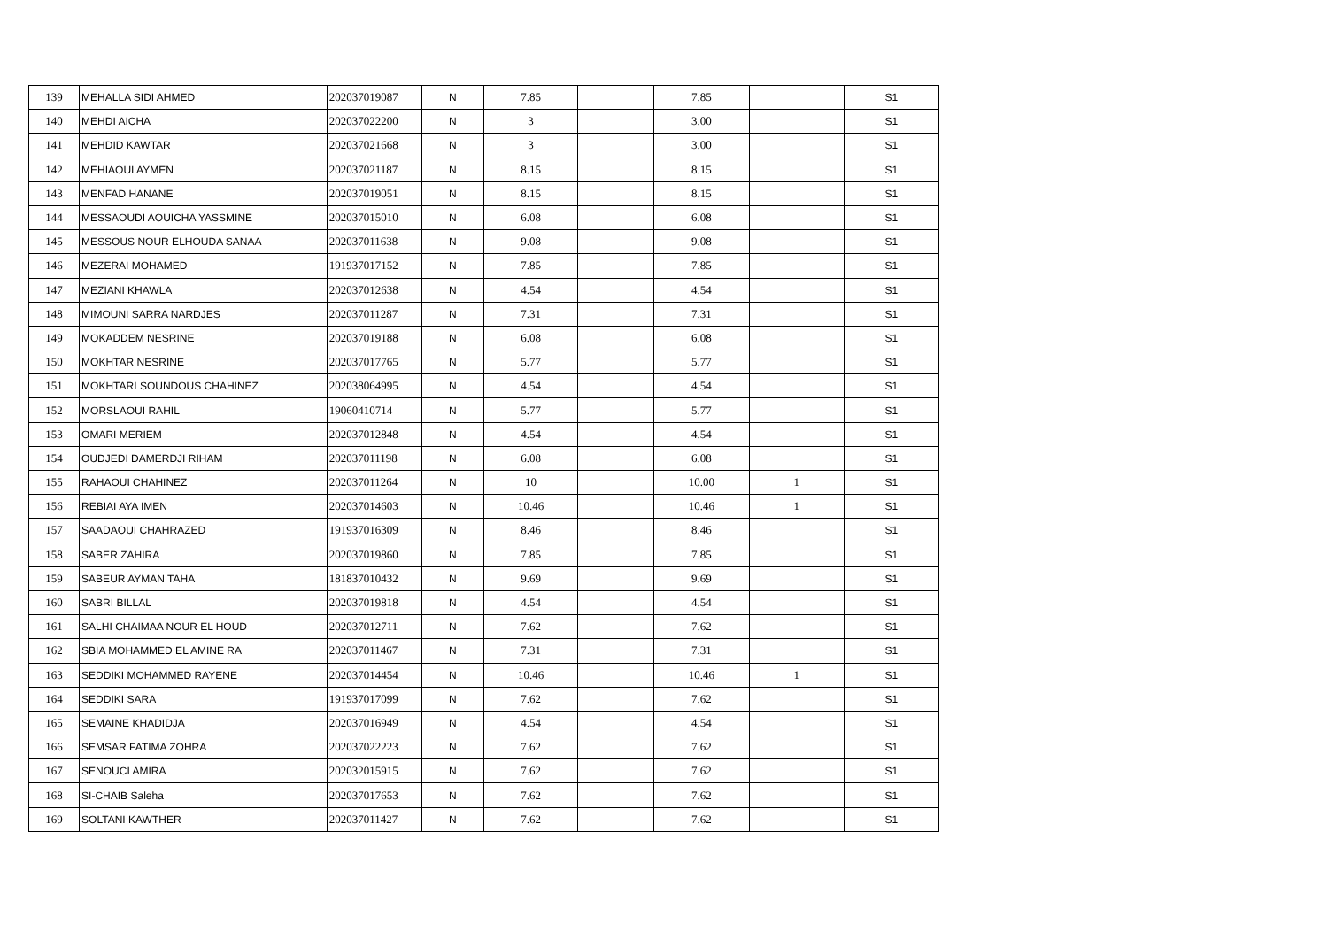| 139 | MEHALLA SIDI AHMED | 202037019087 | N | 7.85 | | 7.85 | | S1 |
| 140 | MEHDI AICHA | 202037022200 | N | 3 | | 3.00 | | S1 |
| 141 | MEHDID KAWTAR | 202037021668 | N | 3 | | 3.00 | | S1 |
| 142 | MEHIAOUI AYMEN | 202037021187 | N | 8.15 | | 8.15 | | S1 |
| 143 | MENFAD HANANE | 202037019051 | N | 8.15 | | 8.15 | | S1 |
| 144 | MESSAOUDI AOUICHA YASSMINE | 202037015010 | N | 6.08 | | 6.08 | | S1 |
| 145 | MESSOUS NOUR ELHOUDA SANAA | 202037011638 | N | 9.08 | | 9.08 | | S1 |
| 146 | MEZERAI MOHAMED | 191937017152 | N | 7.85 | | 7.85 | | S1 |
| 147 | MEZIANI KHAWLA | 202037012638 | N | 4.54 | | 4.54 | | S1 |
| 148 | MIMOUNI SARRA NARDJES | 202037011287 | N | 7.31 | | 7.31 | | S1 |
| 149 | MOKADDEM NESRINE | 202037019188 | N | 6.08 | | 6.08 | | S1 |
| 150 | MOKHTAR NESRINE | 202037017765 | N | 5.77 | | 5.77 | | S1 |
| 151 | MOKHTARI SOUNDOUS CHAHINEZ | 202038064995 | N | 4.54 | | 4.54 | | S1 |
| 152 | MORSLAOUI RAHIL | 19060410714 | N | 5.77 | | 5.77 | | S1 |
| 153 | OMARI MERIEM | 202037012848 | N | 4.54 | | 4.54 | | S1 |
| 154 | OUDJEDI DAMERDJI RIHAM | 202037011198 | N | 6.08 | | 6.08 | | S1 |
| 155 | RAHAOUI CHAHINEZ | 202037011264 | N | 10 | | 10.00 | 1 | S1 |
| 156 | REBIAI AYA IMEN | 202037014603 | N | 10.46 | | 10.46 | 1 | S1 |
| 157 | SAADAOUI CHAHRAZED | 191937016309 | N | 8.46 | | 8.46 | | S1 |
| 158 | SABER ZAHIRA | 202037019860 | N | 7.85 | | 7.85 | | S1 |
| 159 | SABEUR AYMAN TAHA | 181837010432 | N | 9.69 | | 9.69 | | S1 |
| 160 | SABRI BILLAL | 202037019818 | N | 4.54 | | 4.54 | | S1 |
| 161 | SALHI CHAIMAA NOUR EL HOUD | 202037012711 | N | 7.62 | | 7.62 | | S1 |
| 162 | SBIA MOHAMMED EL AMINE RA | 202037011467 | N | 7.31 | | 7.31 | | S1 |
| 163 | SEDDIKI MOHAMMED RAYENE | 202037014454 | N | 10.46 | | 10.46 | 1 | S1 |
| 164 | SEDDIKI SARA | 191937017099 | N | 7.62 | | 7.62 | | S1 |
| 165 | SEMAINE KHADIDJA | 202037016949 | N | 4.54 | | 4.54 | | S1 |
| 166 | SEMSAR FATIMA ZOHRA | 202037022223 | N | 7.62 | | 7.62 | | S1 |
| 167 | SENOUCI AMIRA | 202032015915 | N | 7.62 | | 7.62 | | S1 |
| 168 | SI-CHAIB Saleha | 202037017653 | N | 7.62 | | 7.62 | | S1 |
| 169 | SOLTANI KAWTHER | 202037011427 | N | 7.62 | | 7.62 | | S1 |